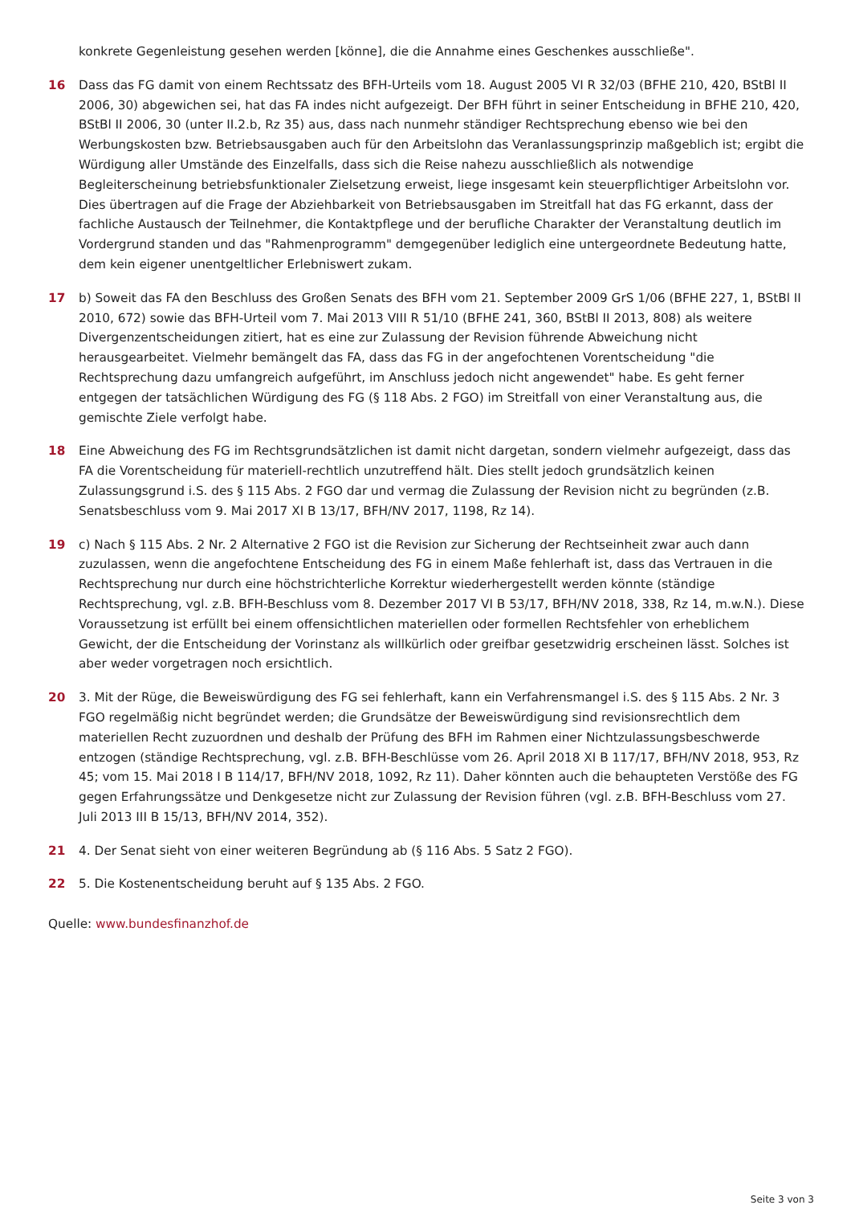konkrete Gegenleistung gesehen werden [könne], die die Annahme eines Geschenkes ausschließe".
16 Dass das FG damit von einem Rechtssatz des BFH-Urteils vom 18. August 2005 VI R 32/03 (BFHE 210, 420, BStBl II 2006, 30) abgewichen sei, hat das FA indes nicht aufgezeigt. Der BFH führt in seiner Entscheidung in BFHE 210, 420, BStBl II 2006, 30 (unter II.2.b, Rz 35) aus, dass nach nunmehr ständiger Rechtsprechung ebenso wie bei den Werbungskosten bzw. Betriebsausgaben auch für den Arbeitslohn das Veranlassungsprinzip maßgeblich ist; ergibt die Würdigung aller Umstände des Einzelfalls, dass sich die Reise nahezu ausschließlich als notwendige Begleiterscheinung betriebsfunktionaler Zielsetzung erweist, liege insgesamt kein steuerpflichtiger Arbeitslohn vor. Dies übertragen auf die Frage der Abziehbarkeit von Betriebsausgaben im Streitfall hat das FG erkannt, dass der fachliche Austausch der Teilnehmer, die Kontaktpflege und der berufliche Charakter der Veranstaltung deutlich im Vordergrund standen und das "Rahmenprogramm" demgegenüber lediglich eine untergeordnete Bedeutung hatte, dem kein eigener unentgeltlicher Erlebniswert zukam.
17 b) Soweit das FA den Beschluss des Großen Senats des BFH vom 21. September 2009 GrS 1/06 (BFHE 227, 1, BStBl II 2010, 672) sowie das BFH-Urteil vom 7. Mai 2013 VIII R 51/10 (BFHE 241, 360, BStBl II 2013, 808) als weitere Divergenzentscheidungen zitiert, hat es eine zur Zulassung der Revision führende Abweichung nicht herausgearbeitet. Vielmehr bemängelt das FA, dass das FG in der angefochtenen Vorentscheidung "die Rechtsprechung dazu umfangreich aufgeführt, im Anschluss jedoch nicht angewendet" habe. Es geht ferner entgegen der tatsächlichen Würdigung des FG (§ 118 Abs. 2 FGO) im Streitfall von einer Veranstaltung aus, die gemischte Ziele verfolgt habe.
18 Eine Abweichung des FG im Rechtsgrundsätzlichen ist damit nicht dargetan, sondern vielmehr aufgezeigt, dass das FA die Vorentscheidung für materiell-rechtlich unzutreffend hält. Dies stellt jedoch grundsätzlich keinen Zulassungsgrund i.S. des § 115 Abs. 2 FGO dar und vermag die Zulassung der Revision nicht zu begründen (z.B. Senatsbeschluss vom 9. Mai 2017 XI B 13/17, BFH/NV 2017, 1198, Rz 14).
19 c) Nach § 115 Abs. 2 Nr. 2 Alternative 2 FGO ist die Revision zur Sicherung der Rechtseinheit zwar auch dann zuzulassen, wenn die angefochtene Entscheidung des FG in einem Maße fehlerhaft ist, dass das Vertrauen in die Rechtsprechung nur durch eine höchstrichterliche Korrektur wiederhergestellt werden könnte (ständige Rechtsprechung, vgl. z.B. BFH-Beschluss vom 8. Dezember 2017 VI B 53/17, BFH/NV 2018, 338, Rz 14, m.w.N.). Diese Voraussetzung ist erfüllt bei einem offensichtlichen materiellen oder formellen Rechtsfehler von erheblichem Gewicht, der die Entscheidung der Vorinstanz als willkürlich oder greifbar gesetzwidrig erscheinen lässt. Solches ist aber weder vorgetragen noch ersichtlich.
20 3. Mit der Rüge, die Beweiswürdigung des FG sei fehlerhaft, kann ein Verfahrensmangel i.S. des § 115 Abs. 2 Nr. 3 FGO regelmäßig nicht begründet werden; die Grundsätze der Beweiswürdigung sind revisionsrechtlich dem materiellen Recht zuzuordnen und deshalb der Prüfung des BFH im Rahmen einer Nichtzulassungsbeschwerde entzogen (ständige Rechtsprechung, vgl. z.B. BFH-Beschlüsse vom 26. April 2018 XI B 117/17, BFH/NV 2018, 953, Rz 45; vom 15. Mai 2018 I B 114/17, BFH/NV 2018, 1092, Rz 11). Daher könnten auch die behaupteten Verstöße des FG gegen Erfahrungssätze und Denkgesetze nicht zur Zulassung der Revision führen (vgl. z.B. BFH-Beschluss vom 27. Juli 2013 III B 15/13, BFH/NV 2014, 352).
21 4. Der Senat sieht von einer weiteren Begründung ab (§ 116 Abs. 5 Satz 2 FGO).
22 5. Die Kostenentscheidung beruht auf § 135 Abs. 2 FGO.
Quelle: www.bundesfinanzhof.de
Seite 3 von 3